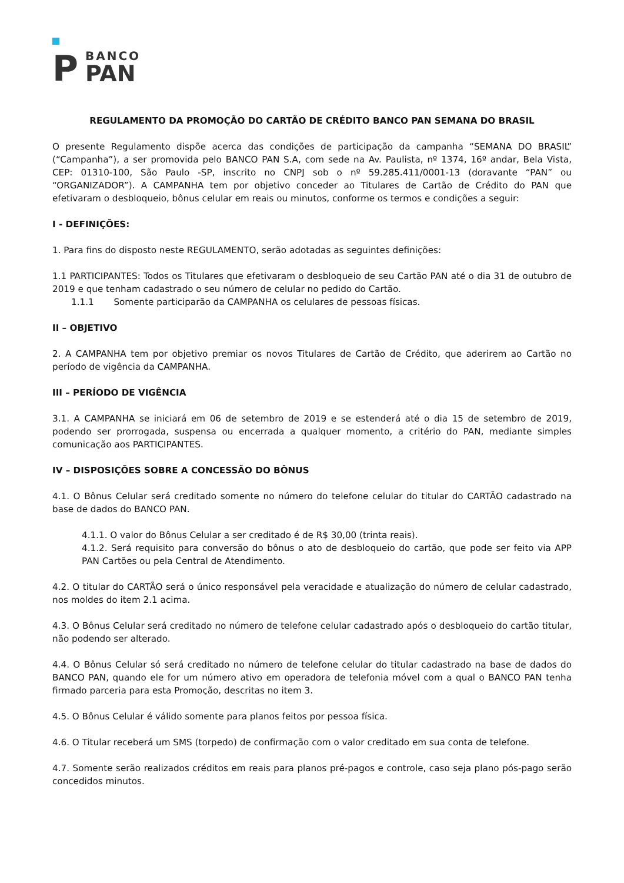P
BANCO
PAN
REGULAMENTO DA PROMOÇÃO DO CARTÃO DE CRÉDITO BANCO PAN SEMANA DO BRASIL
O presente Regulamento dispõe acerca das condições de participação da campanha “SEMANA DO BRASIL” (“Campanha”), a ser promovida pelo BANCO PAN S.A, com sede na Av. Paulista, nº 1374, 16º andar, Bela Vista, CEP: 01310-100, São Paulo -SP, inscrito no CNPJ sob o nº 59.285.411/0001-13 (doravante “PAN” ou “ORGANIZADOR”). A CAMPANHA tem por objetivo conceder ao Titulares de Cartão de Crédito do PAN que efetivaram o desbloqueio, bônus celular em reais ou minutos, conforme os termos e condições a seguir:
I - DEFINIÇÕES:
1. Para fins do disposto neste REGULAMENTO, serão adotadas as seguintes definições:
1.1 PARTICIPANTES: Todos os Titulares que efetivaram o desbloqueio de seu Cartão PAN até o dia 31 de outubro de 2019 e que tenham cadastrado o seu número de celular no pedido do Cartão.
1.1.1 Somente participarão da CAMPANHA os celulares de pessoas físicas.
II – OBJETIVO
2. A CAMPANHA tem por objetivo premiar os novos Titulares de Cartão de Crédito, que aderirem ao Cartão no período de vigência da CAMPANHA.
III – PERÍODO DE VIGÊNCIA
3.1. A CAMPANHA se iniciará em 06 de setembro de 2019 e se estenderá até o dia 15 de setembro de 2019, podendo ser prorrogada, suspensa ou encerrada a qualquer momento, a critério do PAN, mediante simples comunicação aos PARTICIPANTES.
IV – DISPOSIÇÕES SOBRE A CONCESSÃO DO BÔNUS
4.1. O Bônus Celular será creditado somente no número do telefone celular do titular do CARTÃO cadastrado na base de dados do BANCO PAN.
4.1.1. O valor do Bônus Celular a ser creditado é de R$ 30,00 (trinta reais).
4.1.2. Será requisito para conversão do bônus o ato de desbloqueio do cartão, que pode ser feito via APP PAN Cartões ou pela Central de Atendimento.
4.2. O titular do CARTÃO será o único responsável pela veracidade e atualização do número de celular cadastrado, nos moldes do item 2.1 acima.
4.3. O Bônus Celular será creditado no número de telefone celular cadastrado após o desbloqueio do cartão titular, não podendo ser alterado.
4.4. O Bônus Celular só será creditado no número de telefone celular do titular cadastrado na base de dados do BANCO PAN, quando ele for um número ativo em operadora de telefonia móvel com a qual o BANCO PAN tenha firmado parceria para esta Promoção, descritas no item 3.
4.5. O Bônus Celular é válido somente para planos feitos por pessoa física.
4.6. O Titular receberá um SMS (torpedo) de confirmação com o valor creditado em sua conta de telefone.
4.7. Somente serão realizados créditos em reais para planos pré-pagos e controle, caso seja plano pós-pago serão concedidos minutos.